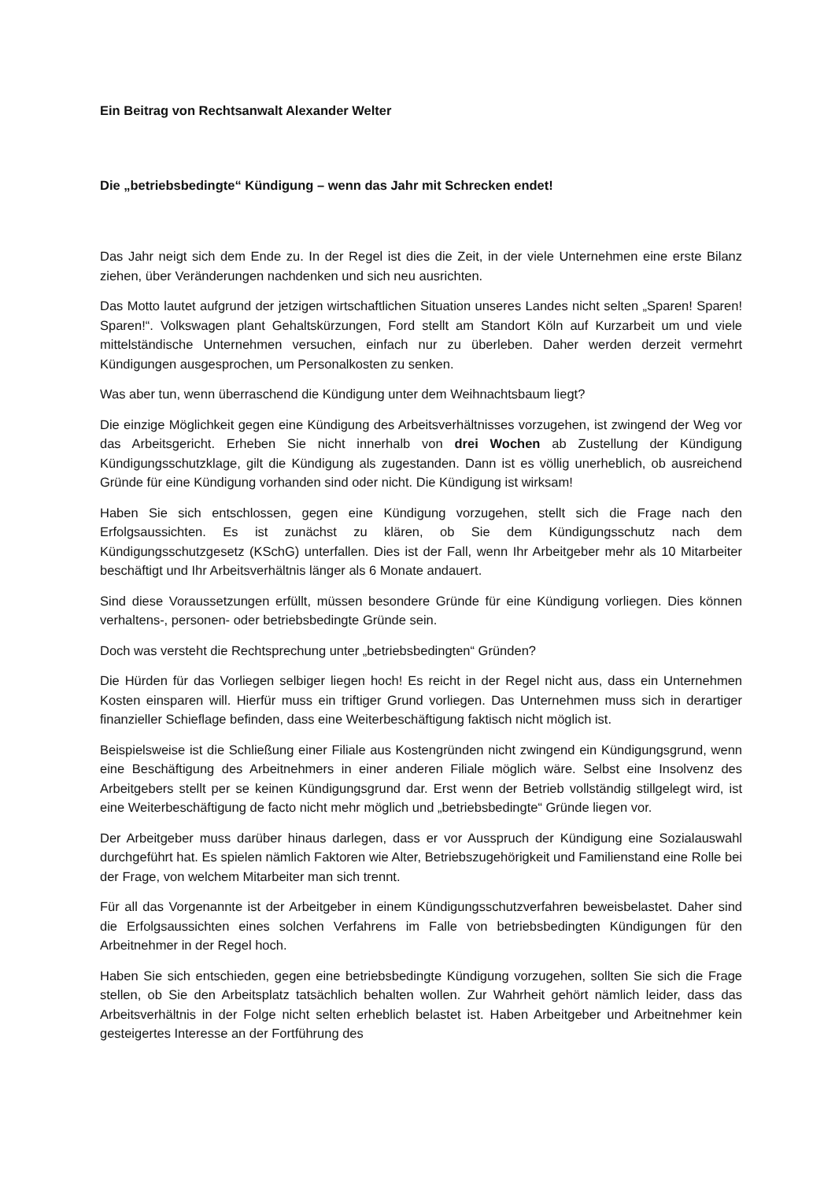Ein Beitrag von Rechtsanwalt Alexander Welter
Die „betriebsbedingte“ Kündigung – wenn das Jahr mit Schrecken endet!
Das Jahr neigt sich dem Ende zu. In der Regel ist dies die Zeit, in der viele Unternehmen eine erste Bilanz ziehen, über Veränderungen nachdenken und sich neu ausrichten.
Das Motto lautet aufgrund der jetzigen wirtschaftlichen Situation unseres Landes nicht selten „Sparen! Sparen! Sparen!“. Volkswagen plant Gehaltskürzungen, Ford stellt am Standort Köln auf Kurzarbeit um und viele mittelständische Unternehmen versuchen, einfach nur zu überleben. Daher werden derzeit vermehrt Kündigungen ausgesprochen, um Personalkosten zu senken.
Was aber tun, wenn überraschend die Kündigung unter dem Weihnachtsbaum liegt?
Die einzige Möglichkeit gegen eine Kündigung des Arbeitsverhältnisses vorzugehen, ist zwingend der Weg vor das Arbeitsgericht. Erheben Sie nicht innerhalb von drei Wochen ab Zustellung der Kündigung Kündigungsschutzklage, gilt die Kündigung als zugestanden. Dann ist es völlig unerheblich, ob ausreichend Gründe für eine Kündigung vorhanden sind oder nicht. Die Kündigung ist wirksam!
Haben Sie sich entschlossen, gegen eine Kündigung vorzugehen, stellt sich die Frage nach den Erfolgsaussichten. Es ist zunächst zu klären, ob Sie dem Kündigungsschutz nach dem Kündigungsschutzgesetz (KSchG) unterfallen. Dies ist der Fall, wenn Ihr Arbeitgeber mehr als 10 Mitarbeiter beschäftigt und Ihr Arbeitsverhältnis länger als 6 Monate andauert.
Sind diese Voraussetzungen erfüllt, müssen besondere Gründe für eine Kündigung vorliegen. Dies können verhaltens-, personen- oder betriebsbedingte Gründe sein.
Doch was versteht die Rechtsprechung unter „betriebsbedingten“ Gründen?
Die Hürden für das Vorliegen selbiger liegen hoch! Es reicht in der Regel nicht aus, dass ein Unternehmen Kosten einsparen will. Hierfür muss ein triftiger Grund vorliegen. Das Unternehmen muss sich in derartiger finanzieller Schieflage befinden, dass eine Weiterbeschäftigung faktisch nicht möglich ist.
Beispielsweise ist die Schließung einer Filiale aus Kostengründen nicht zwingend ein Kündigungsgrund, wenn eine Beschäftigung des Arbeitnehmers in einer anderen Filiale möglich wäre. Selbst eine Insolvenz des Arbeitgebers stellt per se keinen Kündigungsgrund dar. Erst wenn der Betrieb vollständig stillgelegt wird, ist eine Weiterbeschäftigung de facto nicht mehr möglich und „betriebsbedingte“ Gründe liegen vor.
Der Arbeitgeber muss darüber hinaus darlegen, dass er vor Ausspruch der Kündigung eine Sozialauswahl durchgeführt hat. Es spielen nämlich Faktoren wie Alter, Betriebszugehörigkeit und Familienstand eine Rolle bei der Frage, von welchem Mitarbeiter man sich trennt.
Für all das Vorgenannte ist der Arbeitgeber in einem Kündigungsschutzverfahren beweisbelastet. Daher sind die Erfolgsaussichten eines solchen Verfahrens im Falle von betriebsbedingten Kündigungen für den Arbeitnehmer in der Regel hoch.
Haben Sie sich entschieden, gegen eine betriebsbedingte Kündigung vorzugehen, sollten Sie sich die Frage stellen, ob Sie den Arbeitsplatz tatsächlich behalten wollen. Zur Wahrheit gehört nämlich leider, dass das Arbeitsverhältnis in der Folge nicht selten erheblich belastet ist. Haben Arbeitgeber und Arbeitnehmer kein gesteigertes Interesse an der Fortführung des